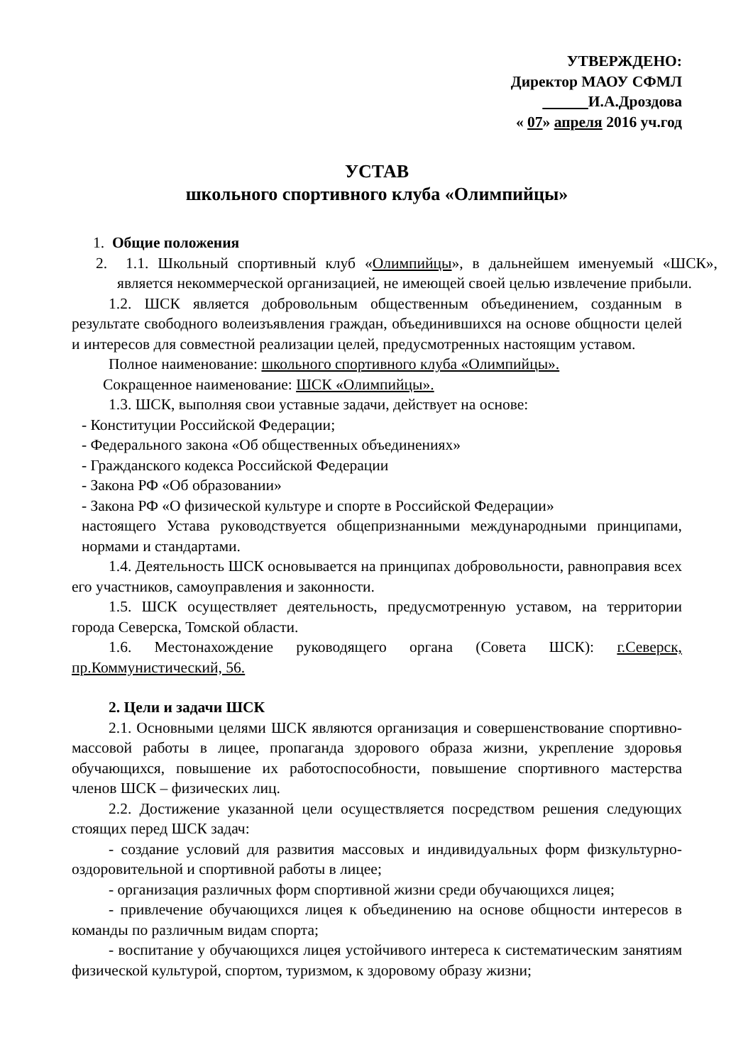УТВЕРЖДЕНО:
Директор МАОУ СФМЛ
И.А.Дроздова
« 07» апреля 2016 уч.год
УСТАВ
школьного спортивного клуба «Олимпийцы»
1. Общие положения
2. 1.1. Школьный спортивный клуб «Олимпийцы», в дальнейшем именуемый «ШСК», является некоммерческой организацией, не имеющей своей целью извлечение прибыли.
1.2. ШСК является добровольным общественным объединением, созданным в результате свободного волеизъявления граждан, объединившихся на основе общности целей и интересов для совместной реализации целей, предусмотренных настоящим уставом.
Полное наименование: школьного спортивного клуба «Олимпийцы».
Сокращенное наименование: ШСК «Олимпийцы».
1.3. ШСК, выполняя свои уставные задачи, действует на основе:
- Конституции Российской Федерации;
- Федерального закона «Об общественных объединениях»
- Гражданского кодекса Российской Федерации
- Закона РФ «Об образовании»
- Закона РФ «О физической культуре и спорте в Российской Федерации»
настоящего Устава руководствуется общепризнанными международными принципами, нормами и стандартами.
1.4. Деятельность ШСК основывается на принципах добровольности, равноправия всех его участников, самоуправления и законности.
1.5. ШСК осуществляет деятельность, предусмотренную уставом, на территории города Северска, Томской области.
1.6. Местонахождение руководящего органа (Совета ШСК): г.Северск, пр.Коммунистический, 56.
2. Цели и задачи ШСК
2.1. Основными целями ШСК являются организация и совершенствование спортивно-массовой работы в лицее, пропаганда здорового образа жизни, укрепление здоровья обучающихся, повышение их работоспособности, повышение спортивного мастерства членов ШСК – физических лиц.
2.2. Достижение указанной цели осуществляется посредством решения следующих стоящих перед ШСК задач:
- создание условий для развития массовых и индивидуальных форм физкультурно-оздоровительной и спортивной работы в лицее;
- организация различных форм спортивной жизни среди обучающихся лицея;
- привлечение обучающихся лицея к объединению на основе общности интересов в команды по различным видам спорта;
- воспитание у обучающихся лицея устойчивого интереса к систематическим занятиям физической культурой, спортом, туризмом, к здоровому образу жизни;